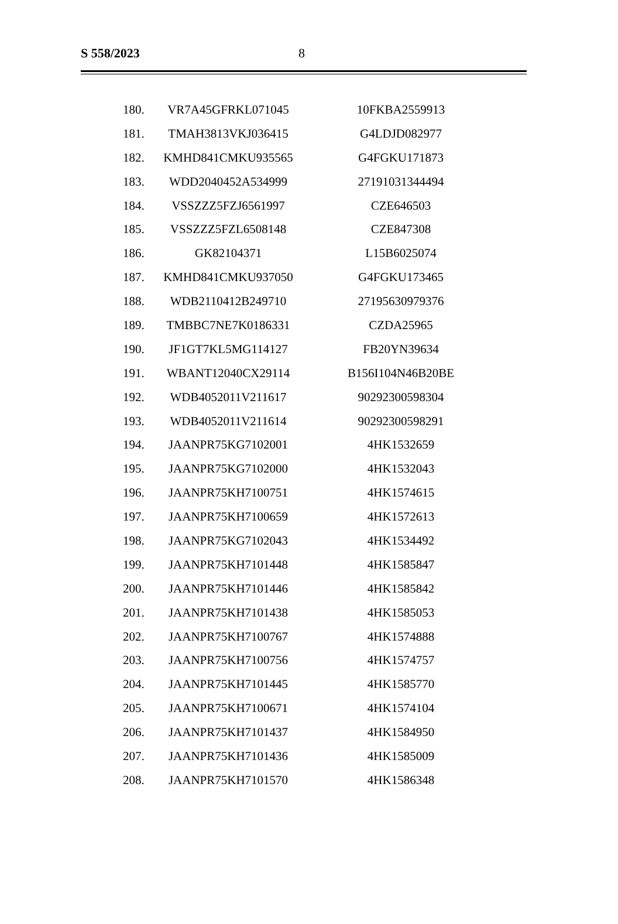S 558/2023 8
| 180. | VR7A45GFRKL071045 | 10FKBA2559913 |
| 181. | TMAH3813VKJ036415 | G4LDJD082977 |
| 182. | KMHD841CMKU935565 | G4FGKU171873 |
| 183. | WDD2040452A534999 | 27191031344494 |
| 184. | VSSZZZ5FZJ6561997 | CZE646503 |
| 185. | VSSZZZ5FZL6508148 | CZE847308 |
| 186. | GK82104371 | L15B6025074 |
| 187. | KMHD841CMKU937050 | G4FGKU173465 |
| 188. | WDB2110412B249710 | 27195630979376 |
| 189. | TMBBC7NE7K0186331 | CZDA25965 |
| 190. | JF1GT7KL5MG114127 | FB20YN39634 |
| 191. | WBANT12040CX29114 | B156I104N46B20BE |
| 192. | WDB4052011V211617 | 90292300598304 |
| 193. | WDB4052011V211614 | 90292300598291 |
| 194. | JAANPR75KG7102001 | 4HK1532659 |
| 195. | JAANPR75KG7102000 | 4HK1532043 |
| 196. | JAANPR75KH7100751 | 4HK1574615 |
| 197. | JAANPR75KH7100659 | 4HK1572613 |
| 198. | JAANPR75KG7102043 | 4HK1534492 |
| 199. | JAANPR75KH7101448 | 4HK1585847 |
| 200. | JAANPR75KH7101446 | 4HK1585842 |
| 201. | JAANPR75KH7101438 | 4HK1585053 |
| 202. | JAANPR75KH7100767 | 4HK1574888 |
| 203. | JAANPR75KH7100756 | 4HK1574757 |
| 204. | JAANPR75KH7101445 | 4HK1585770 |
| 205. | JAANPR75KH7100671 | 4HK1574104 |
| 206. | JAANPR75KH7101437 | 4HK1584950 |
| 207. | JAANPR75KH7101436 | 4HK1585009 |
| 208. | JAANPR75KH7101570 | 4HK1586348 |